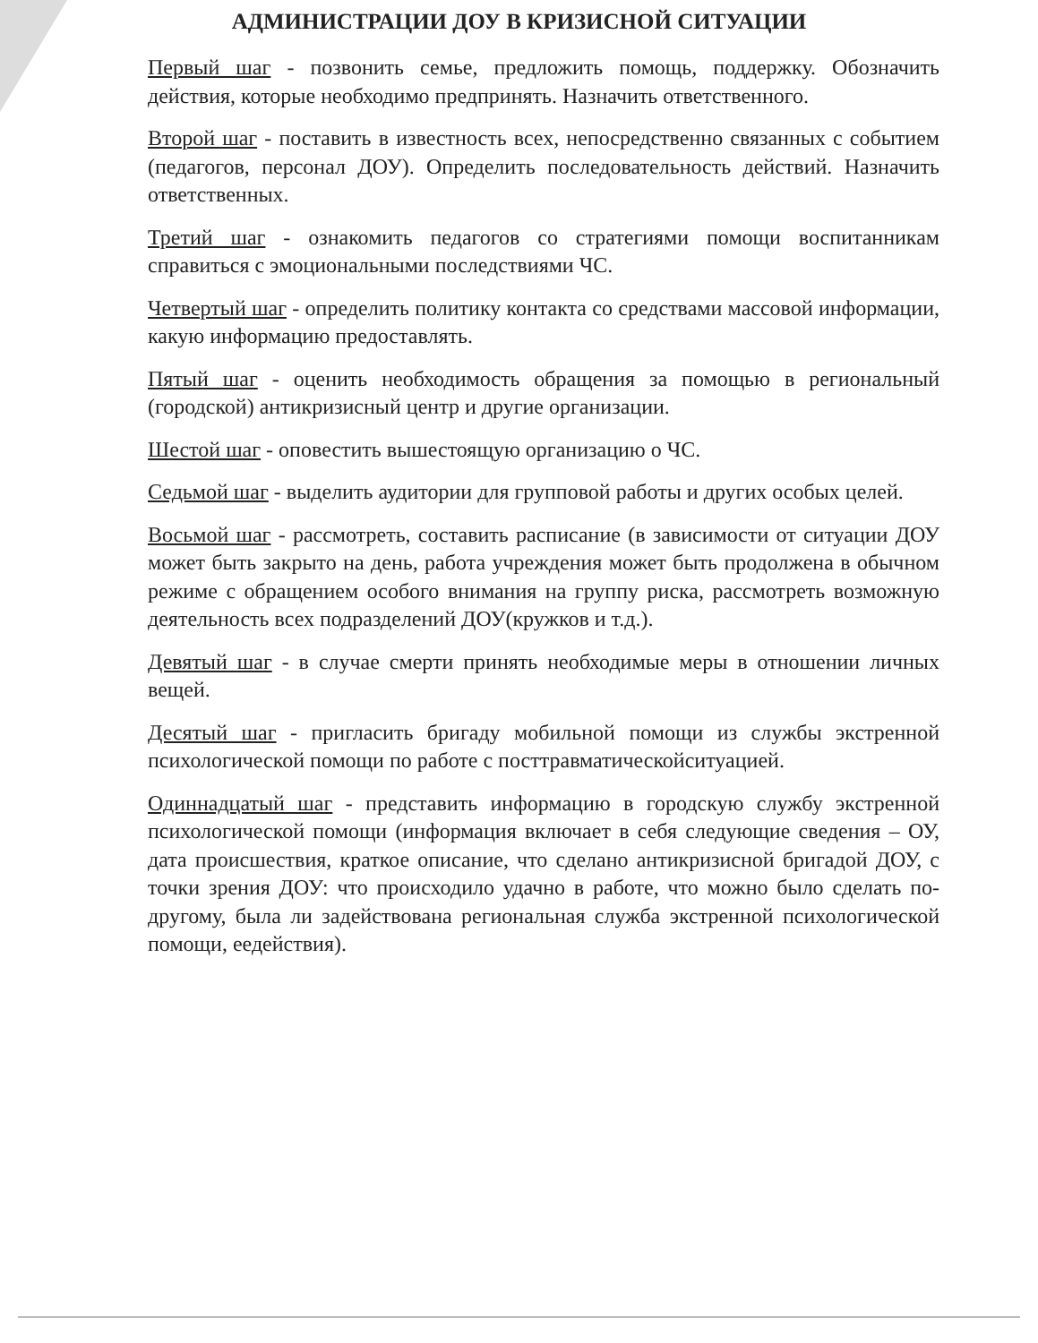АДМИНИСТРАЦИИ ДОУ В КРИЗИСНОЙ СИТУАЦИИ
Первый шаг - позвонить семье, предложить помощь, поддержку. Обозначить действия, которые необходимо предпринять. Назначить ответственного.
Второй шаг - поставить в известность всех, непосредственно связанных с событием (педагогов, персонал ДОУ). Определить последовательность действий. Назначить ответственных.
Третий шаг - ознакомить педагогов со стратегиями помощи воспитанникам справиться с эмоциональными последствиями ЧС.
Четвертый шаг - определить политику контакта со средствами массовой информации, какую информацию предоставлять.
Пятый шаг - оценить необходимость обращения за помощью в региональный (городской) антикризисный центр и другие организации.
Шестой шаг - оповестить вышестоящую организацию о ЧС.
Седьмой шаг - выделить аудитории для групповой работы и других особых целей.
Восьмой шаг - рассмотреть, составить расписание (в зависимости от ситуации ДОУ может быть закрыто на день, работа учреждения может быть продолжена в обычном режиме с обращением особого внимания на группу риска, рассмотреть возможную деятельность всех подразделений ДОУ(кружков и т.д.).
Девятый шаг - в случае смерти принять необходимые меры в отношении личных вещей.
Десятый шаг - пригласить бригаду мобильной помощи из службы экстренной психологической помощи по работе с посттравматическойситуацией.
Одиннадцатый шаг - представить информацию в городскую службу экстренной психологической помощи (информация включает в себя следующие сведения – ОУ, дата происшествия, краткое описание, что сделано антикризисной бригадой ДОУ, с точки зрения ДОУ: что происходило удачно в работе, что можно было сделать по-другому, была ли задействована региональная служба экстренной психологической помощи, еедействия).